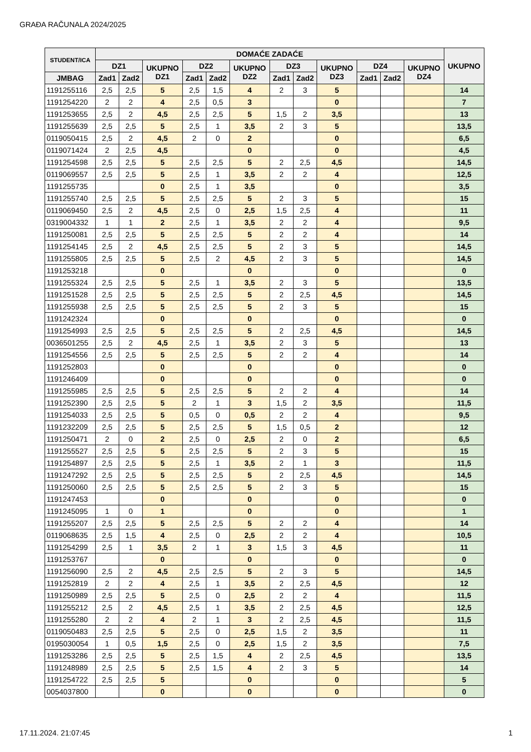GRAĐA RAČUNALA 2024/2025
| STUDENT/ICA | DOMAĆE ZADAĆE | | | | | | | | | | | | UKUPNO |
| --- | --- | --- | --- | --- | --- | --- | --- | --- | --- | --- | --- | --- | --- |
| | DZ1 | | UKUPNO DZ1 | DZ2 | | UKUPNO DZ2 | DZ3 | | UKUPNO DZ3 | DZ4 | | UKUPNO DZ4 | |
| JMBAG | Zad1 | Zad2 | | Zad1 | Zad2 | | Zad1 | Zad2 | | Zad1 | Zad2 | | |
| 1191255116 | 2,5 | 2,5 | 5 | 2,5 | 1,5 | 4 | 2 | 3 | 5 | | | | 14 |
| 1191254220 | 2 | 2 | 4 | 2,5 | 0,5 | 3 | | | 0 | | | | 7 |
| 1191253655 | 2,5 | 2 | 4,5 | 2,5 | 2,5 | 5 | 1,5 | 2 | 3,5 | | | | 13 |
| 1191255639 | 2,5 | 2,5 | 5 | 2,5 | 1 | 3,5 | 2 | 3 | 5 | | | | 13,5 |
| 0119050415 | 2,5 | 2 | 4,5 | 2 | 0 | 2 | | | 0 | | | | 6,5 |
| 0119071424 | 2 | 2,5 | 4,5 | | | 0 | | | 0 | | | | 4,5 |
| 1191254598 | 2,5 | 2,5 | 5 | 2,5 | 2,5 | 5 | 2 | 2,5 | 4,5 | | | | 14,5 |
| 0119069557 | 2,5 | 2,5 | 5 | 2,5 | 1 | 3,5 | 2 | 2 | 4 | | | | 12,5 |
| 1191255735 | | | 0 | 2,5 | 1 | 3,5 | | | 0 | | | | 3,5 |
| 1191255740 | 2,5 | 2,5 | 5 | 2,5 | 2,5 | 5 | 2 | 3 | 5 | | | | 15 |
| 0119069450 | 2,5 | 2 | 4,5 | 2,5 | 0 | 2,5 | 1,5 | 2,5 | 4 | | | | 11 |
| 0319004332 | 1 | 1 | 2 | 2,5 | 1 | 3,5 | 2 | 2 | 4 | | | | 9,5 |
| 1191250081 | 2,5 | 2,5 | 5 | 2,5 | 2,5 | 5 | 2 | 2 | 4 | | | | 14 |
| 1191254145 | 2,5 | 2 | 4,5 | 2,5 | 2,5 | 5 | 2 | 3 | 5 | | | | 14,5 |
| 1191255805 | 2,5 | 2,5 | 5 | 2,5 | 2 | 4,5 | 2 | 3 | 5 | | | | 14,5 |
| 1191253218 | | | 0 | | | 0 | | | 0 | | | | 0 |
| 1191255324 | 2,5 | 2,5 | 5 | 2,5 | 1 | 3,5 | 2 | 3 | 5 | | | | 13,5 |
| 1191251528 | 2,5 | 2,5 | 5 | 2,5 | 2,5 | 5 | 2 | 2,5 | 4,5 | | | | 14,5 |
| 1191255938 | 2,5 | 2,5 | 5 | 2,5 | 2,5 | 5 | 2 | 3 | 5 | | | | 15 |
| 1191242324 | | | 0 | | | 0 | | | 0 | | | | 0 |
| 1191254993 | 2,5 | 2,5 | 5 | 2,5 | 2,5 | 5 | 2 | 2,5 | 4,5 | | | | 14,5 |
| 0036501255 | 2,5 | 2 | 4,5 | 2,5 | 1 | 3,5 | 2 | 3 | 5 | | | | 13 |
| 1191254556 | 2,5 | 2,5 | 5 | 2,5 | 2,5 | 5 | 2 | 2 | 4 | | | | 14 |
| 1191252803 | | | 0 | | | 0 | | | 0 | | | | 0 |
| 1191246409 | | | 0 | | | 0 | | | 0 | | | | 0 |
| 1191255985 | 2,5 | 2,5 | 5 | 2,5 | 2,5 | 5 | 2 | 2 | 4 | | | | 14 |
| 1191252390 | 2,5 | 2,5 | 5 | 2 | 1 | 3 | 1,5 | 2 | 3,5 | | | | 11,5 |
| 1191254033 | 2,5 | 2,5 | 5 | 0,5 | 0 | 0,5 | 2 | 2 | 4 | | | | 9,5 |
| 1191232209 | 2,5 | 2,5 | 5 | 2,5 | 2,5 | 5 | 1,5 | 0,5 | 2 | | | | 12 |
| 1191250471 | 2 | 0 | 2 | 2,5 | 0 | 2,5 | 2 | 0 | 2 | | | | 6,5 |
| 1191255527 | 2,5 | 2,5 | 5 | 2,5 | 2,5 | 5 | 2 | 3 | 5 | | | | 15 |
| 1191254897 | 2,5 | 2,5 | 5 | 2,5 | 1 | 3,5 | 2 | 1 | 3 | | | | 11,5 |
| 1191247292 | 2,5 | 2,5 | 5 | 2,5 | 2,5 | 5 | 2 | 2,5 | 4,5 | | | | 14,5 |
| 1191250060 | 2,5 | 2,5 | 5 | 2,5 | 2,5 | 5 | 2 | 3 | 5 | | | | 15 |
| 1191247453 | | | 0 | | | 0 | | | 0 | | | | 0 |
| 1191245095 | 1 | 0 | 1 | | | 0 | | | 0 | | | | 1 |
| 1191255207 | 2,5 | 2,5 | 5 | 2,5 | 2,5 | 5 | 2 | 2 | 4 | | | | 14 |
| 0119068635 | 2,5 | 1,5 | 4 | 2,5 | 0 | 2,5 | 2 | 2 | 4 | | | | 10,5 |
| 1191254299 | 2,5 | 1 | 3,5 | 2 | 1 | 3 | 1,5 | 3 | 4,5 | | | | 11 |
| 1191253767 | | | 0 | | | 0 | | | 0 | | | | 0 |
| 1191256090 | 2,5 | 2 | 4,5 | 2,5 | 2,5 | 5 | 2 | 3 | 5 | | | | 14,5 |
| 1191252819 | 2 | 2 | 4 | 2,5 | 1 | 3,5 | 2 | 2,5 | 4,5 | | | | 12 |
| 1191250989 | 2,5 | 2,5 | 5 | 2,5 | 0 | 2,5 | 2 | 2 | 4 | | | | 11,5 |
| 1191255212 | 2,5 | 2 | 4,5 | 2,5 | 1 | 3,5 | 2 | 2,5 | 4,5 | | | | 12,5 |
| 1191255280 | 2 | 2 | 4 | 2 | 1 | 3 | 2 | 2,5 | 4,5 | | | | 11,5 |
| 0119050483 | 2,5 | 2,5 | 5 | 2,5 | 0 | 2,5 | 1,5 | 2 | 3,5 | | | | 11 |
| 0195030054 | 1 | 0,5 | 1,5 | 2,5 | 0 | 2,5 | 1,5 | 2 | 3,5 | | | | 7,5 |
| 1191253286 | 2,5 | 2,5 | 5 | 2,5 | 1,5 | 4 | 2 | 2,5 | 4,5 | | | | 13,5 |
| 1191248989 | 2,5 | 2,5 | 5 | 2,5 | 1,5 | 4 | 2 | 3 | 5 | | | | 14 |
| 1191254722 | 2,5 | 2,5 | 5 | | | 0 | | | 0 | | | | 5 |
| 0054037800 | | | 0 | | | 0 | | | 0 | | | | 0 |
17.11.2024. 21:07:45 1